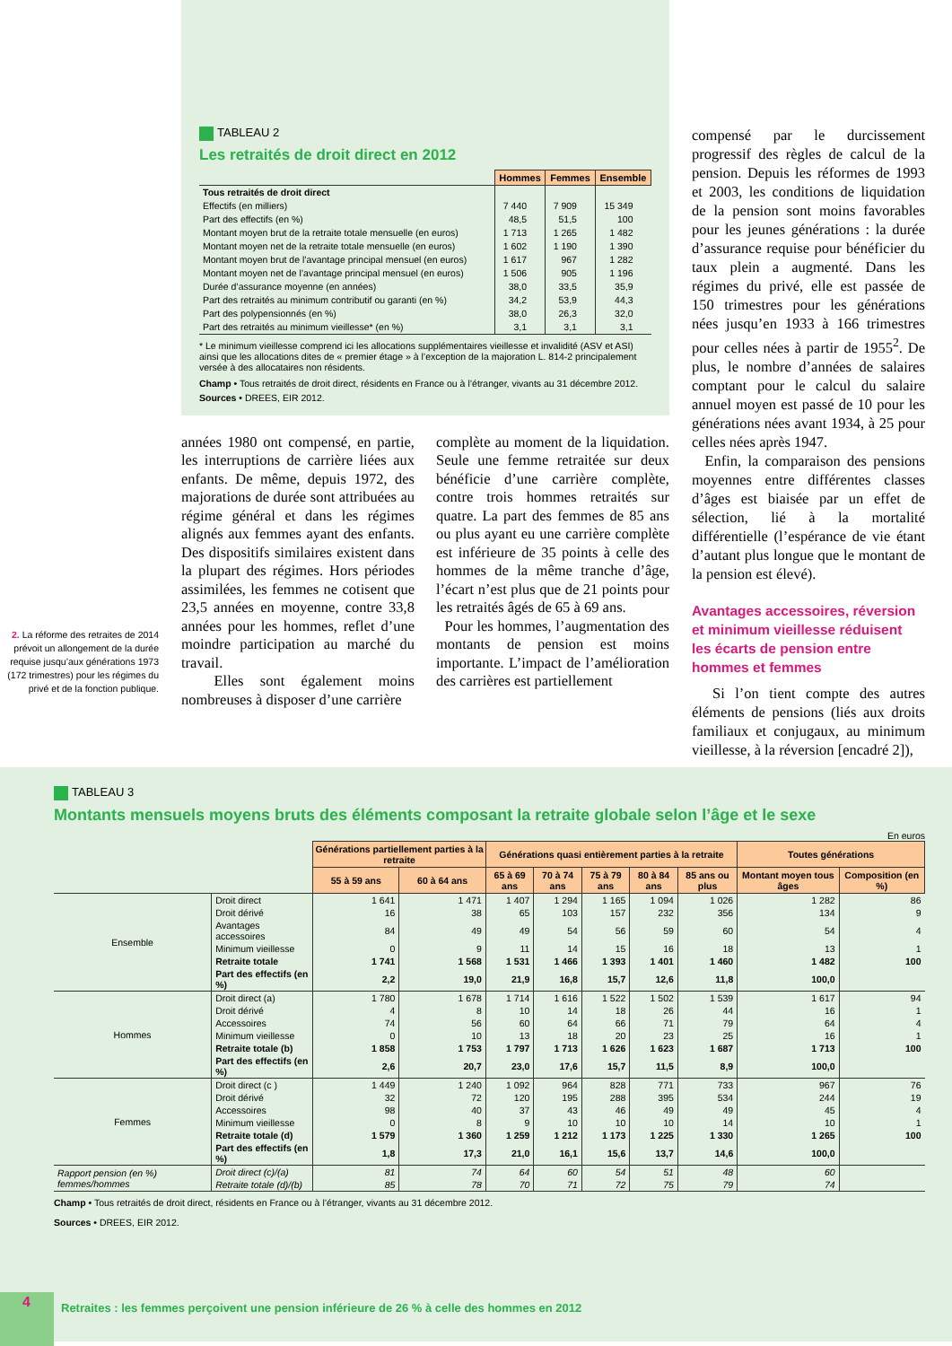2. La réforme des retraites de 2014 prévoit un allongement de la durée requise jusqu’aux générations 1973 (172 trimestres) pour les régimes du privé et de la fonction publique.
TABLEAU 2
Les retraités de droit direct en 2012
| | Hommes | Femmes | Ensemble |
| --- | --- | --- | --- |
| Tous retraités de droit direct | | | |
| Effectifs (en milliers) | 7 440 | 7 909 | 15 349 |
| Part des effectifs (en %) | 48,5 | 51,5 | 100 |
| Montant moyen brut de la retraite totale mensuelle (en euros) | 1 713 | 1 265 | 1 482 |
| Montant moyen net de la retraite totale mensuelle (en euros) | 1 602 | 1 190 | 1 390 |
| Montant moyen brut de l’avantage principal mensuel (en euros) | 1 617 | 967 | 1 282 |
| Montant moyen net de l’avantage principal mensuel (en euros) | 1 506 | 905 | 1 196 |
| Durée d’assurance moyenne (en années) | 38,0 | 33,5 | 35,9 |
| Part des retraités au minimum contributif ou garanti (en %) | 34,2 | 53,9 | 44,3 |
| Part des polypensionnés (en %) | 38,0 | 26,3 | 32,0 |
| Part des retraités au minimum vieillesse* (en %) | 3,1 | 3,1 | 3,1 |
* Le minimum vieillesse comprend ici les allocations supplémentaires vieillesse et invalidité (ASV et ASI) ainsi que les allocations dites de « premier étage » à l’exception de la majoration L. 814-2 principalement versée à des allocataires non résidents.
Champ • Tous retraités de droit direct, résidents en France ou à l’étranger, vivants au 31 décembre 2012.
Sources • DREES, EIR 2012.
années 1980 ont compensé, en partie, les interruptions de carrière liées aux enfants. De même, depuis 1972, des majorations de durée sont attribuées au régime général et dans les régimes alignés aux femmes ayant des enfants. Des dispositifs similaires existent dans la plupart des régimes. Hors périodes assimilées, les femmes ne cotisent que 23,5 années en moyenne, contre 33,8 années pour les hommes, reflet d’une moindre participation au marché du travail.
Elles sont également moins nombreuses à disposer d’une carrière
complète au moment de la liquidation. Seule une femme retraitée sur deux bénéficie d’une carrière complète, contre trois hommes retraités sur quatre. La part des femmes de 85 ans ou plus ayant eu une carrière complète est inférieure de 35 points à celle des hommes de la même tranche d’âge, l’écart n’est plus que de 21 points pour les retraités âgés de 65 à 69 ans.
Pour les hommes, l’augmentation des montants de pension est moins importante. L’impact de l’amélioration des carrières est partiellement
compensé par le durcissement progressif des règles de calcul de la pension. Depuis les réformes de 1993 et 2003, les conditions de liquidation de la pension sont moins favorables pour les jeunes générations : la durée d’assurance requise pour bénéficier du taux plein a augmenté. Dans les régimes du privé, elle est passée de 150 trimestres pour les générations nées jusqu’en 1933 à 166 trimestres pour celles nées à partir de 1955<sup>2</sup>. De plus, le nombre d’années de salaires comptant pour le calcul du salaire annuel moyen est passé de 10 pour les générations nées avant 1934, à 25 pour celles nées après 1947.
Enfin, la comparaison des pensions moyennes entre différentes classes d’âges est biaisée par un effet de sélection, lié à la mortalité différentielle (l’espérance de vie étant d’autant plus longue que le montant de la pension est élevé).
Avantages accessoires, réversion et minimum vieillesse réduisent les écarts de pension entre hommes et femmes
Si l’on tient compte des autres éléments de pensions (liés aux droits familiaux et conjugaux, au minimum vieillesse, à la réversion [encadré 2]),
TABLEAU 3
Montants mensuels moyens bruts des éléments composant la retraite globale selon l’âge et le sexe
En euros
| | | Générations partiellement parties à la retraite | | Générations quasi entièrement parties à la retraite | | | | | Toutes générations | |
| --- | --- | --- | --- | --- | --- | --- | --- | --- | --- | --- |
| | | 55 à 59 ans | 60 à 64 ans | 65 à 69 ans | 70 à 74 ans | 75 à 79 ans | 80 à 84 ans | 85 ans ou plus | Montant moyen tous âges | Composition (en %) |
| Ensemble | Droit direct | 1 641 | 1 471 | 1 407 | 1 294 | 1 165 | 1 094 | 1 026 | 1 282 | 86 |
| | Droit dérivé | 16 | 38 | 65 | 103 | 157 | 232 | 356 | 134 | 9 |
| | Avantages accessoires | 84 | 49 | 49 | 54 | 56 | 59 | 60 | 54 | 4 |
| | Minimum vieillesse | 0 | 9 | 11 | 14 | 15 | 16 | 18 | 13 | 1 |
| | Retraite totale | 1 741 | 1 568 | 1 531 | 1 466 | 1 393 | 1 401 | 1 460 | 1 482 | 100 |
| | Part des effectifs (en %) | 2,2 | 19,0 | 21,9 | 16,8 | 15,7 | 12,6 | 11,8 | 100,0 | |
| Hommes | Droit direct (a) | 1 780 | 1 678 | 1 714 | 1 616 | 1 522 | 1 502 | 1 539 | 1 617 | 94 |
| | Droit dérivé | 4 | 8 | 10 | 14 | 18 | 26 | 44 | 16 | 1 |
| | Accessoires | 74 | 56 | 60 | 64 | 66 | 71 | 79 | 64 | 4 |
| | Minimum vieillesse | 0 | 10 | 13 | 18 | 20 | 23 | 25 | 16 | 1 |
| | Retraite totale (b) | 1 858 | 1 753 | 1 797 | 1 713 | 1 626 | 1 623 | 1 687 | 1 713 | 100 |
| | Part des effectifs (en %) | 2,6 | 20,7 | 23,0 | 17,6 | 15,7 | 11,5 | 8,9 | 100,0 | |
| Femmes | Droit direct (c ) | 1 449 | 1 240 | 1 092 | 964 | 828 | 771 | 733 | 967 | 76 |
| | Droit dérivé | 32 | 72 | 120 | 195 | 288 | 395 | 534 | 244 | 19 |
| | Accessoires | 98 | 40 | 37 | 43 | 46 | 49 | 49 | 45 | 4 |
| | Minimum vieillesse | 0 | 8 | 9 | 10 | 10 | 10 | 14 | 10 | 1 |
| | Retraite totale (d) | 1 579 | 1 360 | 1 259 | 1 212 | 1 173 | 1 225 | 1 330 | 1 265 | 100 |
| | Part des effectifs (en %) | 1,8 | 17,3 | 21,0 | 16,1 | 15,6 | 13,7 | 14,6 | 100,0 | |
| Rapport pension (en %) femmes/hommes | Droit direct (c)/(a) | 81 | 74 | 64 | 60 | 54 | 51 | 48 | 60 | |
| | Retraite totale (d)/(b) | 85 | 78 | 70 | 71 | 72 | 75 | 79 | 74 | |
Champ • Tous retraités de droit direct, résidents en France ou à l’étranger, vivants au 31 décembre 2012.
Sources • DREES, EIR 2012.
4
Retraites : les femmes perçoivent une pension inférieure de 26 % à celle des hommes en 2012